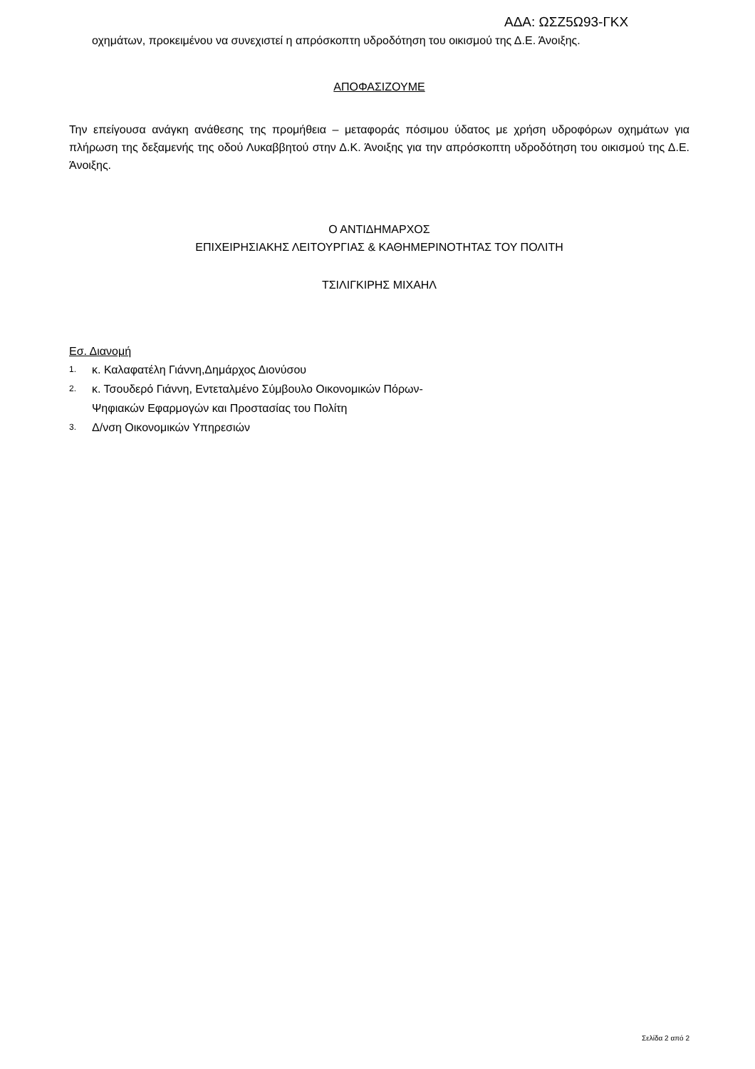ΑΔΑ: ΩΣΖ5Ω93-ΓΚΧ
οχημάτων, προκειμένου να συνεχιστεί η απρόσκοπτη υδροδότηση του οικισμού της Δ.Ε. Άνοιξης.
ΑΠΟΦΑΣΙΖΟΥΜΕ
Την επείγουσα ανάγκη ανάθεσης της προμήθεια – μεταφοράς πόσιμου ύδατος με χρήση υδροφόρων οχημάτων για πλήρωση της δεξαμενής της οδού Λυκαββητού στην Δ.Κ. Άνοιξης για την απρόσκοπτη υδροδότηση του οικισμού της Δ.Ε. Άνοιξης.
Ο ΑΝΤΙΔΗΜΑΡΧΟΣ
ΕΠΙΧΕΙΡΗΣΙΑΚΗΣ ΛΕΙΤΟΥΡΓΙΑΣ & ΚΑΘΗΜΕΡΙΝΟΤΗΤΑΣ ΤΟΥ ΠΟΛΙΤΗ
ΤΣΙΛΙΓΚΙΡΗΣ ΜΙΧΑΗΛ
Εσ. Διανομή
1. κ. Καλαφατέλη Γιάννη,Δημάρχος Διονύσου
2. κ. Τσουδερό Γιάννη, Εντεταλμένο Σύμβουλο Οικονομικών Πόρων-
Ψηφιακών Εφαρμογών και Προστασίας του Πολίτη
3. Δ/νση Οικονομικών Υπηρεσιών
Σελίδα 2 από 2